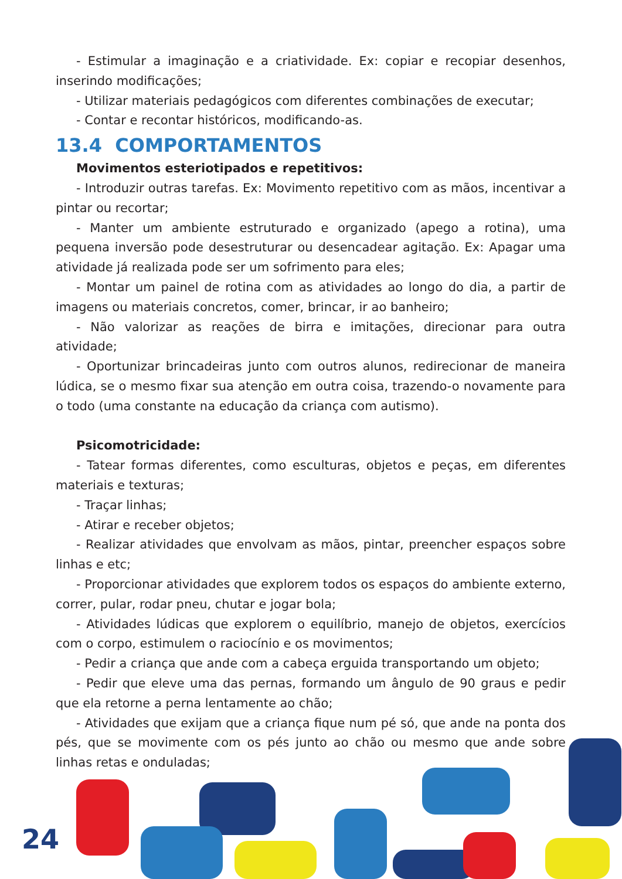- Estimular a imaginação e a criatividade. Ex: copiar e recopiar desenhos, inserindo modificações;
- Utilizar materiais pedagógicos com diferentes combinações de executar;
- Contar e recontar históricos, modificando-as.
13.4 COMPORTAMENTOS
Movimentos esteriotipados e repetitivos:
- Introduzir outras tarefas. Ex: Movimento repetitivo com as mãos, incentivar a pintar ou recortar;
- Manter um ambiente estruturado e organizado (apego a rotina), uma pequena inversão pode desestruturar ou desencadear agitação. Ex: Apagar uma atividade já realizada pode ser um sofrimento para eles;
- Montar um painel de rotina com as atividades ao longo do dia, a partir de imagens ou materiais concretos, comer, brincar, ir ao banheiro;
- Não valorizar as reações de birra e imitações, direcionar para outra atividade;
- Oportunizar brincadeiras junto com outros alunos, redirecionar de maneira lúdica, se o mesmo fixar sua atenção em outra coisa, trazendo-o novamente para o todo (uma constante na educação da criança com autismo).
Psicomotricidade:
- Tatear formas diferentes, como esculturas, objetos e peças, em diferentes materiais e texturas;
- Traçar linhas;
- Atirar e receber objetos;
- Realizar atividades que envolvam as mãos, pintar, preencher espaços sobre linhas e etc;
- Proporcionar atividades que explorem todos os espaços do ambiente externo, correr, pular, rodar pneu, chutar e jogar bola;
- Atividades lúdicas que explorem o equilíbrio, manejo de objetos, exercícios com o corpo, estimulem o raciocínio e os movimentos;
- Pedir a criança que ande com a cabeça erguida transportando um objeto;
- Pedir que eleve uma das pernas, formando um ângulo de 90 graus e pedir que ela retorne a perna lentamente ao chão;
- Atividades que exijam que a criança fique num pé só, que ande na ponta dos pés, que se movimente com os pés junto ao chão ou mesmo que ande sobre linhas retas e onduladas;
24